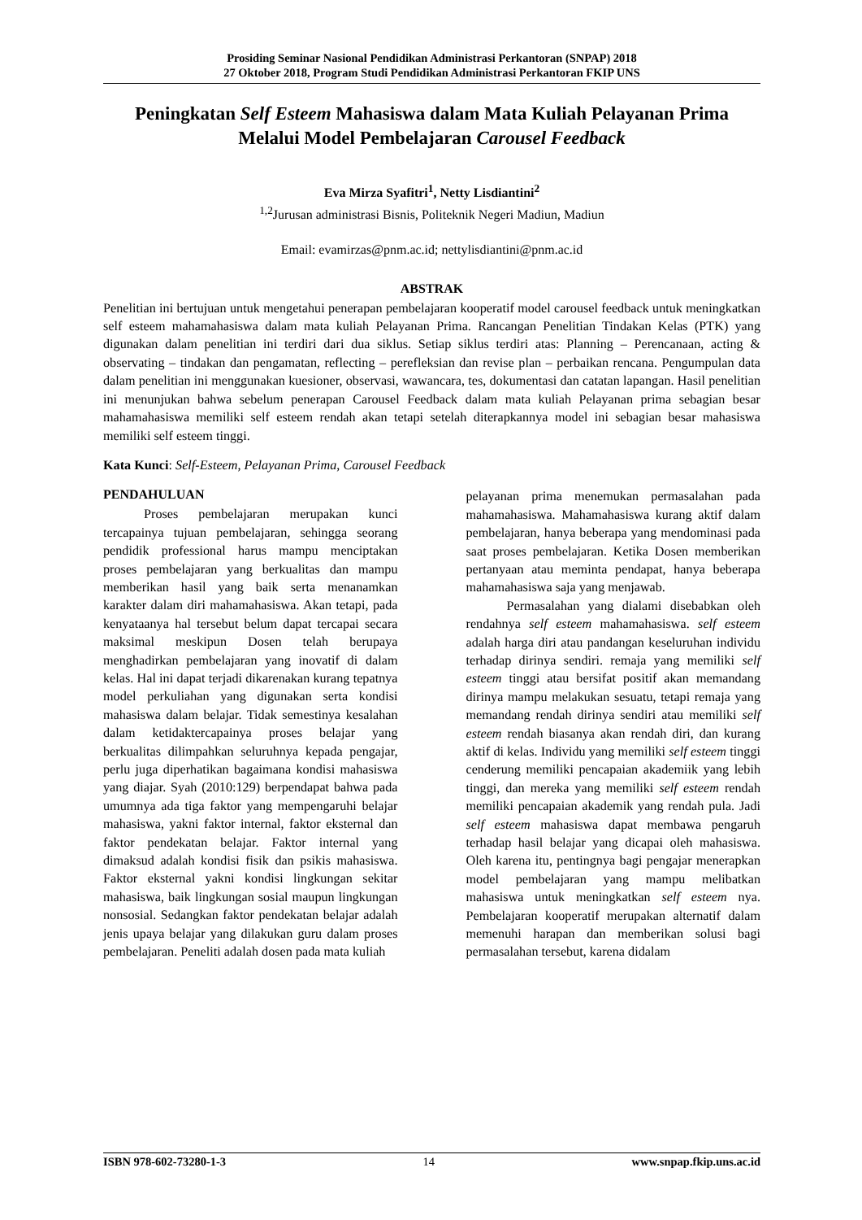Prosiding Seminar Nasional Pendidikan Administrasi Perkantoran (SNPAP) 2018
27 Oktober 2018, Program Studi Pendidikan Administrasi Perkantoran FKIP UNS
Peningkatan Self Esteem Mahasiswa dalam Mata Kuliah Pelayanan Prima
Melalui Model Pembelajaran Carousel Feedback
Eva Mirza Syafitri<sup>1</sup>, Netty Lisdiantini<sup>2</sup>
<sup>1,2</sup>Jurusan administrasi Bisnis, Politeknik Negeri Madiun, Madiun
Email: evamirzas@pnm.ac.id; nettylisdiantini@pnm.ac.id
ABSTRAK
Penelitian ini bertujuan untuk mengetahui penerapan pembelajaran kooperatif model carousel feedback untuk meningkatkan self esteem mahamahasiswa dalam mata kuliah Pelayanan Prima. Rancangan Penelitian Tindakan Kelas (PTK) yang digunakan dalam penelitian ini terdiri dari dua siklus. Setiap siklus terdiri atas: Planning – Perencanaan, acting & observating – tindakan dan pengamatan, reflecting – perefleksian dan revise plan – perbaikan rencana. Pengumpulan data dalam penelitian ini menggunakan kuesioner, observasi, wawancara, tes, dokumentasi dan catatan lapangan. Hasil penelitian ini menunjukan bahwa sebelum penerapan Carousel Feedback dalam mata kuliah Pelayanan prima sebagian besar mahamahasiswa memiliki self esteem rendah akan tetapi setelah diterapkannya model ini sebagian besar mahasiswa memiliki self esteem tinggi.
Kata Kunci: Self-Esteem, Pelayanan Prima, Carousel Feedback
PENDAHULUAN
Proses pembelajaran merupakan kunci tercapainya tujuan pembelajaran, sehingga seorang pendidik professional harus mampu menciptakan proses pembelajaran yang berkualitas dan mampu memberikan hasil yang baik serta menanamkan karakter dalam diri mahamahasiswa. Akan tetapi, pada kenyataanya hal tersebut belum dapat tercapai secara maksimal meskipun Dosen telah berupaya menghadirkan pembelajaran yang inovatif di dalam kelas. Hal ini dapat terjadi dikarenakan kurang tepatnya model perkuliahan yang digunakan serta kondisi mahasiswa dalam belajar. Tidak semestinya kesalahan dalam ketidaktercapainya proses belajar yang berkualitas dilimpahkan seluruhnya kepada pengajar, perlu juga diperhatikan bagaimana kondisi mahasiswa yang diajar. Syah (2010:129) berpendapat bahwa pada umumnya ada tiga faktor yang mempengaruhi belajar mahasiswa, yakni faktor internal, faktor eksternal dan faktor pendekatan belajar. Faktor internal yang dimaksud adalah kondisi fisik dan psikis mahasiswa. Faktor eksternal yakni kondisi lingkungan sekitar mahasiswa, baik lingkungan sosial maupun lingkungan nonsosial. Sedangkan faktor pendekatan belajar adalah jenis upaya belajar yang dilakukan guru dalam proses pembelajaran. Peneliti adalah dosen pada mata kuliah
pelayanan prima menemukan permasalahan pada mahamahasiswa. Mahamahasiswa kurang aktif dalam pembelajaran, hanya beberapa yang mendominasi pada saat proses pembelajaran. Ketika Dosen memberikan pertanyaan atau meminta pendapat, hanya beberapa mahamahasiswa saja yang menjawab.
Permasalahan yang dialami disebabkan oleh rendahnya self esteem mahamahasiswa. self esteem adalah harga diri atau pandangan keseluruhan individu terhadap dirinya sendiri. remaja yang memiliki self esteem tinggi atau bersifat positif akan memandang dirinya mampu melakukan sesuatu, tetapi remaja yang memandang rendah dirinya sendiri atau memiliki self esteem rendah biasanya akan rendah diri, dan kurang aktif di kelas. Individu yang memiliki self esteem tinggi cenderung memiliki pencapaian akademiik yang lebih tinggi, dan mereka yang memiliki self esteem rendah memiliki pencapaian akademik yang rendah pula. Jadi self esteem mahasiswa dapat membawa pengaruh terhadap hasil belajar yang dicapai oleh mahasiswa. Oleh karena itu, pentingnya bagi pengajar menerapkan model pembelajaran yang mampu melibatkan mahasiswa untuk meningkatkan self esteem nya. Pembelajaran kooperatif merupakan alternatif dalam memenuhi harapan dan memberikan solusi bagi permasalahan tersebut, karena didalam
ISBN 978-602-73280-1-3 14 www.snpap.fkip.uns.ac.id